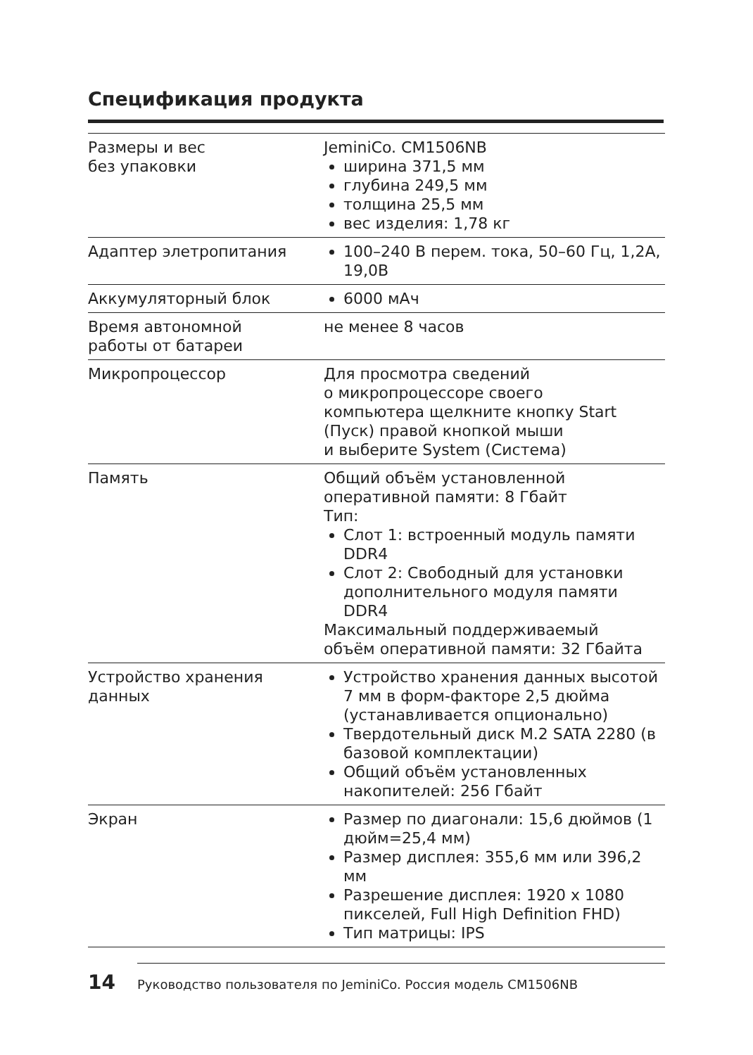Спецификация продукта
| Размеры и вес без упаковки | JeminiCo. CM1506NB ширина 371,5 мм глубина 249,5 мм толщина 25,5 мм вес изделия: 1,78 кг |
| Адаптер элетропитания | 100–240 В перем. тока, 50–60 Гц, 1,2А, 19,0В |
| Аккумуляторный блок | 6000 мАч |
| Время автономной работы от батареи | не менее 8 часов |
| Микропроцессор | Для просмотра сведений о микропроцессоре своего компьютера щелкните кнопку Start (Пуск) правой кнопкой мыши и выберите System (Система) |
| Память | Общий объём установленной оперативной памяти: 8 Гбайт Тип: Слот 1: встроенный модуль памяти DDR4 Слот 2: Свободный для установки дополнительного модуля памяти DDR4 Максимальный поддерживаемый объём оперативной памяти: 32 Гбайта |
| Устройство хранения данных | Устройство хранения данных высотой 7 мм в форм-факторе 2,5 дюйма (устанавливается опционально) Твердотельный диск M.2 SATA 2280 (в базовой комплектации) Общий объём установленных накопителей: 256 Гбайт |
| Экран | Размер по диагонали: 15,6 дюймов (1 дюйм=25,4 мм) Размер дисплея: 355,6 мм или 396,2 мм Разрешение дисплея: 1920 x 1080 пикселей, Full High Definition FHD) Тип матрицы: IPS |
14 Руководство пользователя по JeminiCo. Россия модель CM1506NB